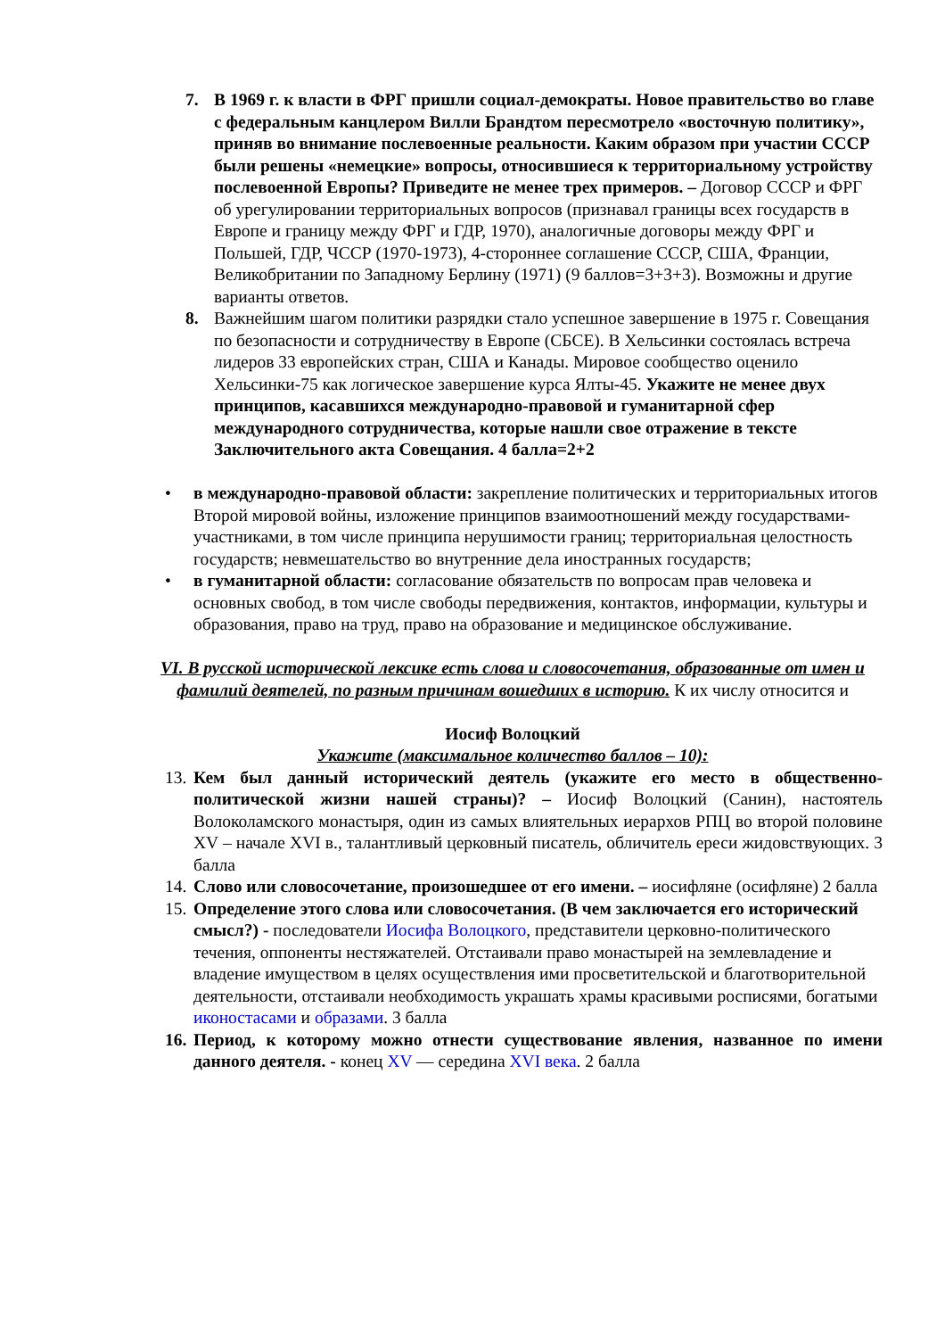7. В 1969 г. к власти в ФРГ пришли социал-демократы. Новое правительство во главе с федеральным канцлером Вилли Брандтом пересмотрело «восточную политику», приняв во внимание послевоенные реальности. Каким образом при участии СССР были решены «немецкие» вопросы, относившиеся к территориальному устройству послевоенной Европы? Приведите не менее трех примеров. – Договор СССР и ФРГ об урегулировании территориальных вопросов (признавал границы всех государств в Европе и границу между ФРГ и ГДР, 1970), аналогичные договоры между ФРГ и Польшей, ГДР, ЧССР (1970-1973), 4-стороннее соглашение СССР, США, Франции, Великобритании по Западному Берлину (1971) (9 баллов=3+3+3). Возможны и другие варианты ответов.
8. Важнейшим шагом политики разрядки стало успешное завершение в 1975 г. Совещания по безопасности и сотрудничеству в Европе (СБСЕ). В Хельсинки состоялась встреча лидеров 33 европейских стран, США и Канады. Мировое сообщество оценило Хельсинки-75 как логическое завершение курса Ялты-45. Укажите не менее двух принципов, касавшихся международно-правовой и гуманитарной сфер международного сотрудничества, которые нашли свое отражение в тексте Заключительного акта Совещания. 4 балла=2+2
• в международно-правовой области: закрепление политических и территориальных итогов Второй мировой войны, изложение принципов взаимоотношений между государствами-участниками, в том числе принципа нерушимости границ; территориальная целостность государств; невмешательство во внутренние дела иностранных государств;
• в гуманитарной области: согласование обязательств по вопросам прав человека и основных свобод, в том числе свободы передвижения, контактов, информации, культуры и образования, право на труд, право на образование и медицинское обслуживание.
VI. В русской исторической лексике есть слова и словосочетания, образованные от имен и фамилий деятелей, по разным причинам вошедших в историю. К их числу относится и
Иосиф Волоцкий
Укажите (максимальное количество баллов – 10):
13.
Кем был данный исторический деятель (укажите его место в общественно-политической жизни нашей страны)? – Иосиф Волоцкий (Санин), настоятель Волоколамского монастыря, один из самых влиятельных иерархов РПЦ во второй половине XV – начале XVI в., талантливый церковный писатель, обличитель ереси жидовствующих. 3 балла
14.
Слово или словосочетание, произошедшее от его имени. – иосифляне (осифляне) 2 балла
15.
Определение этого слова или словосочетания. (В чем заключается его исторический смысл?) - последователи Иосифа Волоцкого, представители церковно-политического течения, оппоненты нестяжателей. Отстаивали право монастырей на землевладение и владение имуществом в целях осуществления ими просветительской и благотворительной деятельности, отстаивали необходимость украшать храмы красивыми росписями, богатыми иконостасами и образами. 3 балла
16.
Период, к которому можно отнести существование явления, названное по имени данного деятеля. - конец XV — середина XVI века. 2 балла